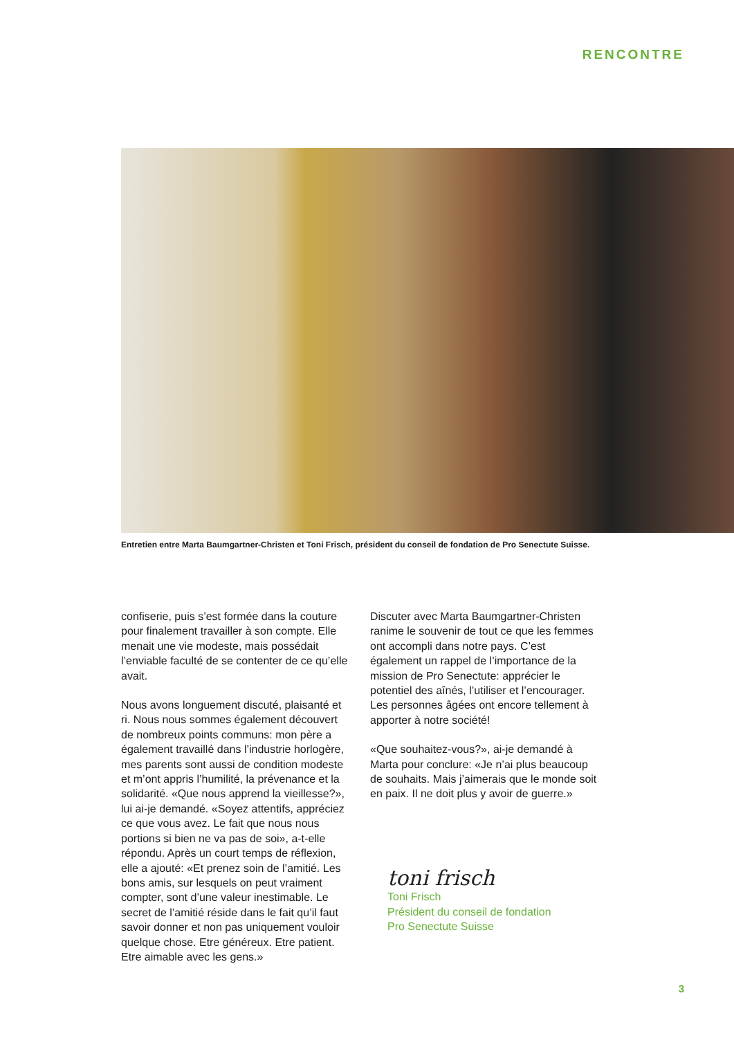RENCONTRE
Entretien entre Marta Baumgartner-Christen et Toni Frisch, président du conseil de fondation de Pro Senectute Suisse.
confiserie, puis s’est formée dans la couture pour finalement travailler à son compte. Elle menait une vie modeste, mais possédait l’enviable faculté de se contenter de ce qu’elle avait.
Nous avons longuement discuté, plaisanté et ri. Nous nous sommes également découvert de nombreux points communs: mon père a également travaillé dans l’industrie horlogère, mes parents sont aussi de condition modeste et m’ont appris l’humilité, la prévenance et la solidarité. «Que nous apprend la vieillesse?», lui ai-je demandé. «Soyez attentifs, appréciez ce que vous avez. Le fait que nous nous portions si bien ne va pas de soi», a-t-elle répondu. Après un court temps de réflexion, elle a ajouté: «Et prenez soin de l’amitié. Les bons amis, sur lesquels on peut vraiment compter, sont d’une valeur inestimable. Le secret de l’amitié réside dans le fait qu’il faut savoir donner et non pas uniquement vouloir quelque chose. Etre généreux. Etre patient. Etre aimable avec les gens.»
Discuter avec Marta Baumgartner-Christen ranime le souvenir de tout ce que les femmes ont accompli dans notre pays. C’est également un rappel de l’importance de la mission de Pro Senectute: apprécier le potentiel des aînés, l’utiliser et l’encourager. Les personnes âgées ont encore tellement à apporter à notre société!
«Que souhaitez-vous?», ai-je demandé à Marta pour conclure: «Je n’ai plus beaucoup de souhaits. Mais j’aimerais que le monde soit en paix. Il ne doit plus y avoir de guerre.»
toni frisch
Toni Frisch
Président du conseil de fondation
Pro Senectute Suisse
3